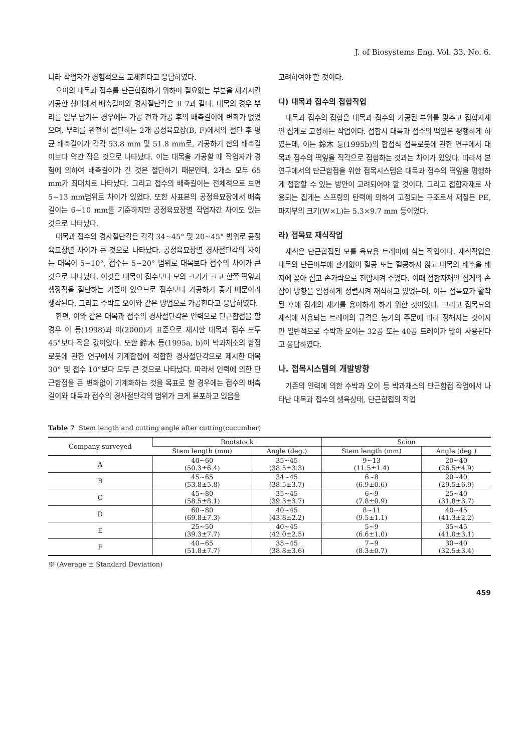J. of Biosystems Eng. Vol. 33, No. 6.
니라 작업자가 경험적으로 교체한다고 응답하였다.
오이의 대목과 접수를 단근합접하기 위하여 필요없는 부분을 제거시킨 가공한 상태에서 배축길이와 경사절단각은 표 7과 같다. 대목의 경우 뿌리를 일부 남기는 경우에는 가공 전과 가공 후의 배축길이에 변화가 없었으며, 뿌리를 완전히 절단하는 2개 공정육묘장(B, F)에서의 절단 후 평균 배축길이가 각각 53.8 mm 및 51.8 mm로, 가공하기 전의 배축길이보다 약간 작은 것으로 나타났다. 이는 대목을 가공할 때 작업자가 경험에 의하여 배축길이가 긴 것은 절단하기 때문인데, 2개소 모두 65 mm가 최대치로 나타났다. 그리고 접수의 배축길이는 전체적으로 보면 5~13 mm범위로 차이가 있었다. 또한 사표본의 공정육묘장에서 배축길이는 6~10 mm를 기준하지만 공정육묘장별 작업자간 차이도 있는 것으로 나타났다.
대목과 접수의 경사절단각은 각각 34~45° 및 20~45° 범위로 공정육묘장별 차이가 큰 것으로 나타났다. 공정육묘장별 경사절단각의 차이는 대목이 5~10°, 접수는 5~20° 범위로 대목보다 접수의 차이가 큰 것으로 나타났다. 이것은 대목이 접수보다 모의 크기가 크고 한쪽 떡잎과 생장점을 절단하는 기준이 있으므로 접수보다 가공하기 좋기 때문이라 생각된다. 그리고 수박도 오이와 같은 방법으로 가공한다고 응답하였다.
한편, 이와 같은 대목과 접수의 경사절단각은 인력으로 단근합접을 할 경우 이 등(1998)과 이(2000)가 표준으로 제시한 대목과 접수 모두 45°보다 작은 값이었다. 또한 鈴木 등(1995a, b)이 박과채소의 합접로봇에 관한 연구에서 기계합접에 적합한 경사절단각으로 제시한 대목 30° 및 접수 10°보다 모두 큰 것으로 나타났다. 따라서 인력에 의한 단근합접을 큰 변화없이 기계화하는 것을 목표로 할 경우에는 접수의 배축길이와 대목과 접수의 경사절단각의 범위가 크게 분포하고 있음을
고려하여야 할 것이다.
다) 대목과 접수의 접합작업
대목과 접수의 접합은 대목과 접수의 가공된 부위를 맞추고 접합자재인 집게로 고정하는 작업이다. 접합시 대목과 접수의 떡잎은 평행하게 하였는데, 이는 鈴木 등(1995b)의 합접식 접목로봇에 관한 연구에서 대목과 접수의 떡잎을 직각으로 접합하는 것과는 차이가 있었다. 따라서 본 연구에서의 단근합접을 위한 접목시스템은 대목과 접수의 떡잎을 평행하게 접합할 수 있는 방안이 고려되어야 할 것이다. 그리고 접합자재로 사용되는 집게는 스프링의 탄력에 의하여 고정되는 구조로서 재질은 PE, 파지부의 크기(W×L)는 5.3×9.7 mm 등이었다.
라) 접목묘 재식작업
재식은 단근합접된 모를 육묘용 트레이에 심는 작업이다. 재식작업은 대목의 단근여부에 관계없이 혈공 또는 혈공하지 않고 대목의 배축을 배지에 꽂아 심고 손가락으로 진압시켜 주었다. 이때 접합자재인 집게의 손잡이 방향을 일정하게 정렬시켜 재식하고 있었는데, 이는 접목묘가 활착된 후에 집게의 제거를 용이하게 하기 위한 것이었다. 그리고 접목묘의 재식에 사용되는 트레이의 규격은 농가의 주문에 따라 정해지는 것이지만 일반적으로 수박과 오이는 32공 또는 40공 트레이가 많이 사용된다고 응답하였다.
나. 접목시스템의 개발방향
기존의 인력에 의한 수박과 오이 등 박과채소의 단근합접 작업에서 나타난 대목과 접수의 생육상태, 단근합접의 작업
Table 7 Stem length and cutting angle after cutting(cucumber)
| Company surveyed | Rootstock | | Scion | |
| --- | --- | --- | --- | --- |
| | Stem length (mm) | Angle (deg.) | Stem length (mm) | Angle (deg.) |
| A | 40~60 (50.3±6.4) | 35~45 (38.5±3.3) | 9~13 (11.5±1.4) | 20~40 (26.5±4.9) |
| B | 45~65 (53.8±5.8) | 34~45 (38.5±3.7) | 6~8 (6.9±0.6) | 20~40 (29.5±6.9) |
| C | 45~80 (58.5±8.1) | 35~45 (39.3±3.7) | 6~9 (7.8±0.9) | 25~40 (31.8±3.7) |
| D | 60~80 (69.8±7.3) | 40~45 (43.8±2.2) | 8~11 (9.5±1.1) | 40~45 (41.3±2.2) |
| E | 25~50 (39.3±7.7) | 40~45 (42.0±2.5) | 5~9 (6.6±1.0) | 35~45 (41.0±3.1) |
| F | 40~65 (51.8±7.7) | 35~45 (38.8±3.6) | 7~9 (8.3±0.7) | 30~40 (32.5±3.4) |
※ (Average ± Standard Deviation)
459